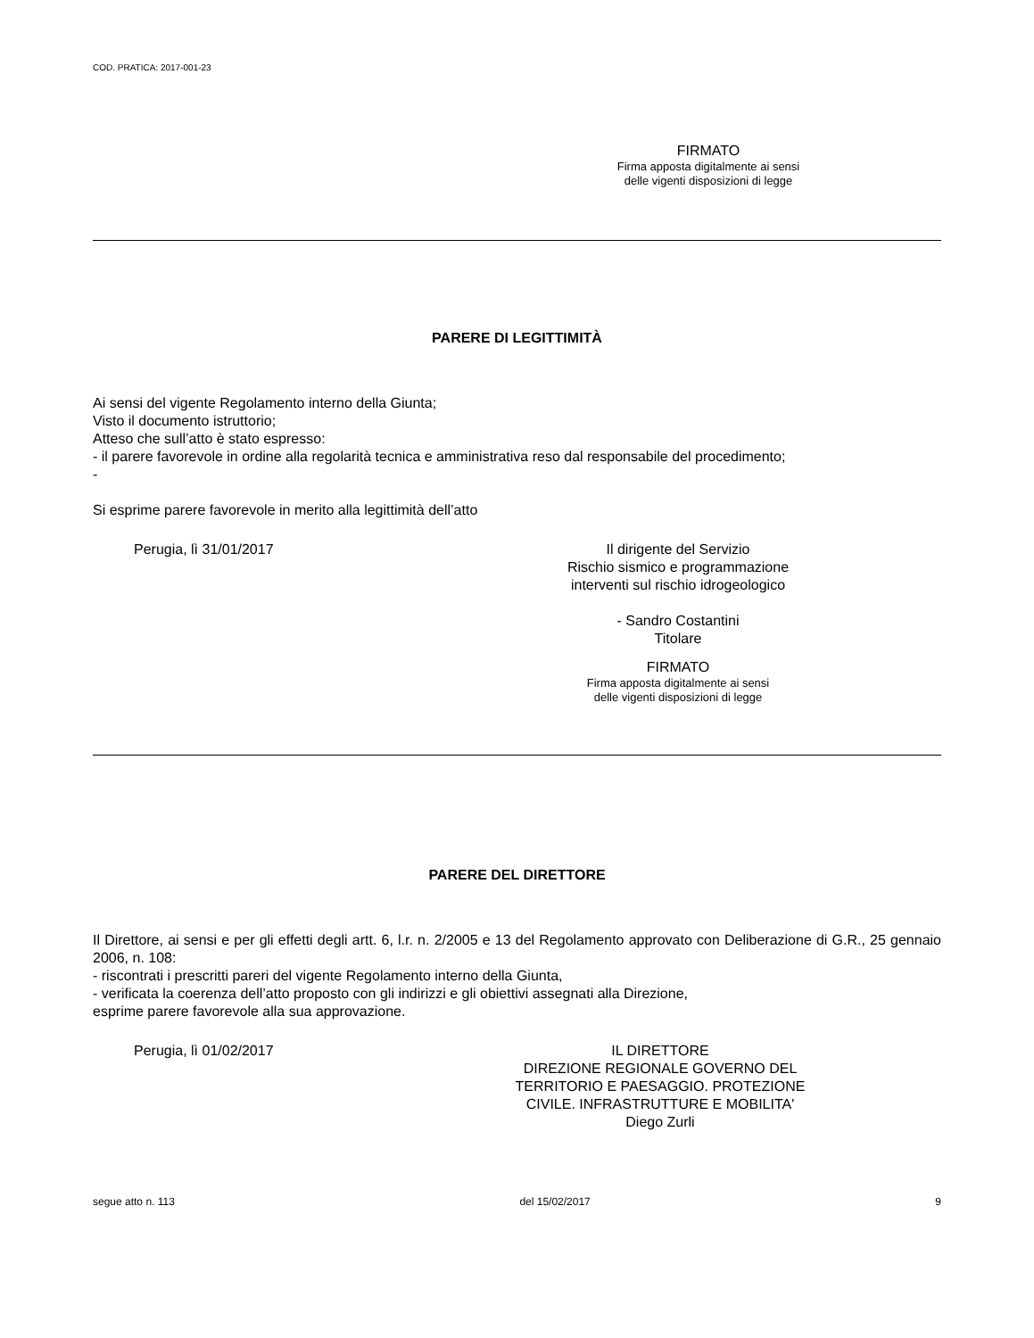COD. PRATICA: 2017-001-23
FIRMATO
Firma apposta digitalmente ai sensi
delle vigenti disposizioni di legge
PARERE DI LEGITTIMITÀ
Ai sensi del vigente Regolamento interno della Giunta;
Visto il documento istruttorio;
Atteso che sull’atto è stato espresso:
- il parere favorevole in ordine alla regolarità tecnica e amministrativa reso dal responsabile del procedimento;
-
Si esprime parere favorevole in merito alla legittimità dell’atto
Perugia, lì 31/01/2017 Il dirigente del Servizio
Rischio sismico e programmazione
interventi sul rischio idrogeologico
- Sandro Costantini
Titolare
FIRMATO
Firma apposta digitalmente ai sensi
delle vigenti disposizioni di legge
PARERE DEL DIRETTORE
Il Direttore, ai sensi e per gli effetti degli artt. 6, l.r. n. 2/2005 e 13 del Regolamento approvato con Deliberazione di G.R., 25 gennaio 2006, n. 108:
- riscontrati i prescritti pareri del vigente Regolamento interno della Giunta,
- verificata la coerenza dell’atto proposto con gli indirizzi e gli obiettivi assegnati alla Direzione,
esprime parere favorevole alla sua approvazione.
Perugia, lì 01/02/2017 IL DIRETTORE
DIREZIONE REGIONALE GOVERNO DEL
TERRITORIO E PAESAGGIO. PROTEZIONE
CIVILE. INFRASTRUTTURE E MOBILITA'
Diego Zurli
segue atto n. 113 del 15/02/2017 9